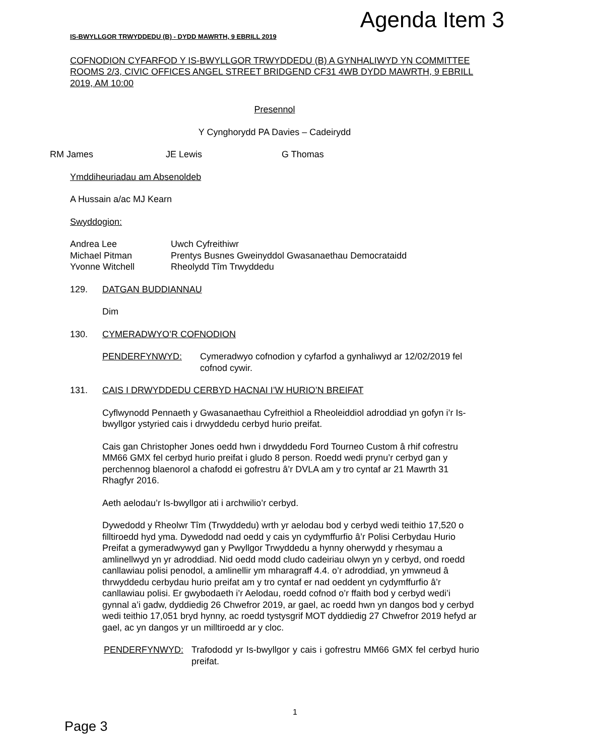Agenda Item 3
IS-BWYLLGOR TRWYDDEDU (B) - DYDD MAWRTH, 9 EBRILL 2019
COFNODION CYFARFOD Y IS-BWYLLGOR TRWYDDEDU (B) A GYNHALIWYD YN COMMITTEE ROOMS 2/3, CIVIC OFFICES ANGEL STREET BRIDGEND CF31 4WB DYDD MAWRTH, 9 EBRILL 2019, AM 10:00
Presennol
Y Cynghorydd PA Davies – Cadeirydd
RM James JE Lewis G Thomas
Ymddiheuriadau am Absenoldeb
A Hussain a/ac MJ Kearn
Swyddogion:
| Andrea Lee | Uwch Cyfreithiwr |
| Michael Pitman | Prentys Busnes Gweinyddol Gwasanaethau Democrataidd |
| Yvonne Witchell | Rheolydd Tîm Trwyddedu |
129. DATGAN BUDDIANNAU
Dim
130. CYMERADWYO’R COFNODION
| PENDERFYNWYD: | Cymeradwyo cofnodion y cyfarfod a gynhaliwyd ar 12/02/2019 fel cofnod cywir. |
131. CAIS I DRWYDDEDU CERBYD HACNAI I’W HURIO’N BREIFAT
Cyflwynodd Pennaeth y Gwasanaethau Cyfreithiol a Rheoleiddiol adroddiad yn gofyn i’r Is-bwyllgor ystyried cais i drwyddedu cerbyd hurio preifat.
Cais gan Christopher Jones oedd hwn i drwyddedu Ford Tourneo Custom â rhif cofrestru MM66 GMX fel cerbyd hurio preifat i gludo 8 person. Roedd wedi prynu’r cerbyd gan y perchennog blaenorol a chafodd ei gofrestru â’r DVLA am y tro cyntaf ar 21 Mawrth 31 Rhagfyr 2016.
Aeth aelodau’r Is-bwyllgor ati i archwilio’r cerbyd.
Dywedodd y Rheolwr Tîm (Trwyddedu) wrth yr aelodau bod y cerbyd wedi teithio 17,520 o filltiroedd hyd yma. Dywedodd nad oedd y cais yn cydymffurfio â’r Polisi Cerbydau Hurio Preifat a gymeradwywyd gan y Pwyllgor Trwyddedu a hynny oherwydd y rhesymau a amlinellwyd yn yr adroddiad. Nid oedd modd cludo cadeiriau olwyn yn y cerbyd, ond roedd canllawiau polisi penodol, a amlinellir ym mharagraff 4.4. o’r adroddiad, yn ymwneud â thrwyddedu cerbydau hurio preifat am y tro cyntaf er nad oeddent yn cydymffurfio â’r canllawiau polisi. Er gwybodaeth i’r Aelodau, roedd cofnod o’r ffaith bod y cerbyd wedi’i gynnal a’i gadw, dyddiedig 26 Chwefror 2019, ar gael, ac roedd hwn yn dangos bod y cerbyd wedi teithio 17,051 bryd hynny, ac roedd tystysgrif MOT dyddiedig 27 Chwefror 2019 hefyd ar gael, ac yn dangos yr un milltiroedd ar y cloc.
| PENDERFYNWYD: | Trafododd yr Is-bwyllgor y cais i gofrestru MM66 GMX fel cerbyd hurio preifat. |
1
Page 3